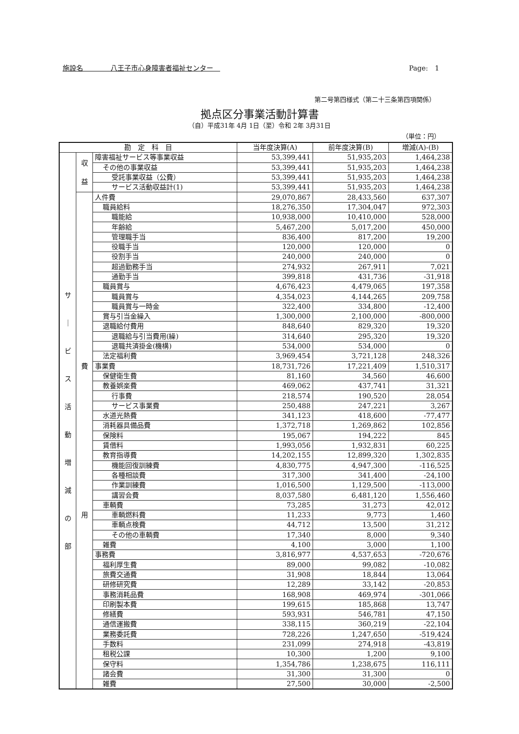施設名　　　　八王子市心身障害者福祉センター　Page:　1
第二号第四様式（第二十三条第四項関係）
拠点区分事業活動計算書
（自）平成31年 4月 1日（至）令和 2年 3月31日
（単位：円）
| 勘 定 科 目 | | | 当年度決算(A) | 前年度決算(B) | 増減(A)-(B) |
| --- | --- | --- | --- | --- | --- |
| サ ｜ ビ ス 活 動 増 減 の 部 | 収 益 | 障害福祉サービス等事業収益 | 53,399,441 | 51,935,203 | 1,464,238 |
| | | その他の事業収益 | 53,399,441 | 51,935,203 | 1,464,238 |
| | | 受託事業収益（公費） | 53,399,441 | 51,935,203 | 1,464,238 |
| | | サービス活動収益計(1) | 53,399,441 | 51,935,203 | 1,464,238 |
| | 費 用 | 人件費 | 29,070,867 | 28,433,560 | 637,307 |
| | | 職員給料 | 18,276,350 | 17,304,047 | 972,303 |
| | | 職能給 | 10,938,000 | 10,410,000 | 528,000 |
| | | 年齢給 | 5,467,200 | 5,017,200 | 450,000 |
| | | 管理職手当 | 836,400 | 817,200 | 19,200 |
| | | 役職手当 | 120,000 | 120,000 | 0 |
| | | 役割手当 | 240,000 | 240,000 | 0 |
| | | 超過勤務手当 | 274,932 | 267,911 | 7,021 |
| | | 通勤手当 | 399,818 | 431,736 | -31,918 |
| | | 職員賞与 | 4,676,423 | 4,479,065 | 197,358 |
| | | 職員賞与 | 4,354,023 | 4,144,265 | 209,758 |
| | | 職員賞与一時金 | 322,400 | 334,800 | -12,400 |
| | | 賞与引当金繰入 | 1,300,000 | 2,100,000 | -800,000 |
| | | 退職給付費用 | 848,640 | 829,320 | 19,320 |
| | | 退職給与引当費用(繰) | 314,640 | 295,320 | 19,320 |
| | | 退職共済掛金(機構) | 534,000 | 534,000 | 0 |
| | | 法定福利費 | 3,969,454 | 3,721,128 | 248,326 |
| | | 事業費 | 18,731,726 | 17,221,409 | 1,510,317 |
| | | 保健衛生費 | 81,160 | 34,560 | 46,600 |
| | | 教養娯楽費 | 469,062 | 437,741 | 31,321 |
| | | 行事費 | 218,574 | 190,520 | 28,054 |
| | | サービス事業費 | 250,488 | 247,221 | 3,267 |
| | | 水道光熱費 | 341,123 | 418,600 | -77,477 |
| | | 消耗器具備品費 | 1,372,718 | 1,269,862 | 102,856 |
| | | 保険料 | 195,067 | 194,222 | 845 |
| | | 賃借料 | 1,993,056 | 1,932,831 | 60,225 |
| | | 教育指導費 | 14,202,155 | 12,899,320 | 1,302,835 |
| | | 機能回復訓練費 | 4,830,775 | 4,947,300 | -116,525 |
| | | 各種相談費 | 317,300 | 341,400 | -24,100 |
| | | 作業訓練費 | 1,016,500 | 1,129,500 | -113,000 |
| | | 講習会費 | 8,037,580 | 6,481,120 | 1,556,460 |
| | | 車輌費 | 73,285 | 31,273 | 42,012 |
| | | 車輌燃料費 | 11,233 | 9,773 | 1,460 |
| | | 車輌点検費 | 44,712 | 13,500 | 31,212 |
| | | その他の車輌費 | 17,340 | 8,000 | 9,340 |
| | | 雑費 | 4,100 | 3,000 | 1,100 |
| | | 事務費 | 3,816,977 | 4,537,653 | -720,676 |
| | | 福利厚生費 | 89,000 | 99,082 | -10,082 |
| | | 旅費交通費 | 31,908 | 18,844 | 13,064 |
| | | 研修研究費 | 12,289 | 33,142 | -20,853 |
| | | 事務消耗品費 | 168,908 | 469,974 | -301,066 |
| | | 印刷製本費 | 199,615 | 185,868 | 13,747 |
| | | 修繕費 | 593,931 | 546,781 | 47,150 |
| | | 通信運搬費 | 338,115 | 360,219 | -22,104 |
| | | 業務委託費 | 728,226 | 1,247,650 | -519,424 |
| | | 手数料 | 231,099 | 274,918 | -43,819 |
| | | 租税公課 | 10,300 | 1,200 | 9,100 |
| | | 保守料 | 1,354,786 | 1,238,675 | 116,111 |
| | | 諸会費 | 31,300 | 31,300 | 0 |
| | | 雑費 | 27,500 | 30,000 | -2,500 |